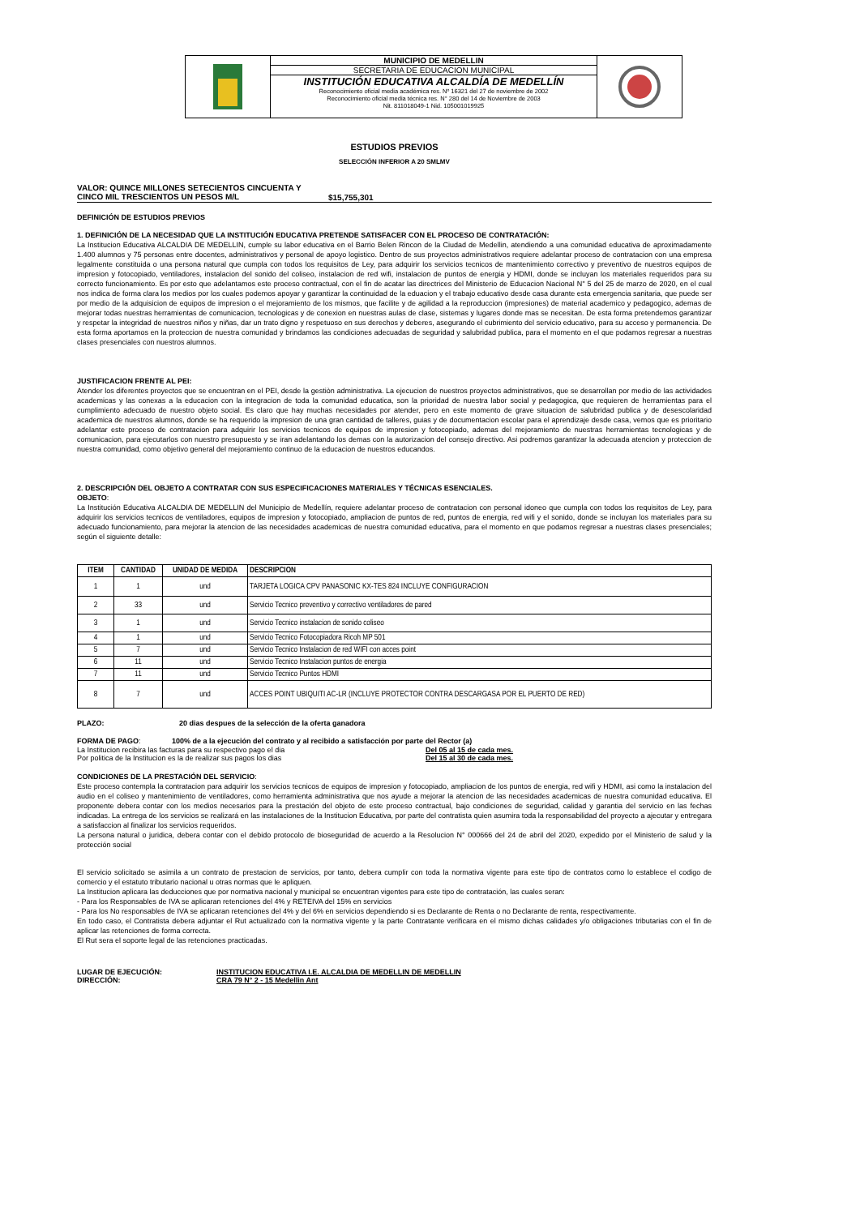MUNICIPIO DE MEDELLIN
SECRETARIA DE EDUCACION MUNICIPAL
INSTITUCIÓN EDUCATIVA ALCALDÍA DE MEDELLÍN
Reconocimiento oficial media académica res. Nº 16321 del 27 de noviembre de 2002
Reconocimiento oficial media técnica res. N° 280 del 14 de Noviembre de 2003
Nit. 811018049-1 Nid. 105001019925
ESTUDIOS PREVIOS
SELECCIÓN INFERIOR A 20 SMLMV
VALOR: QUINCE MILLONES SETECIENTOS CINCUENTA Y CINCO MIL TRESCIENTOS UN PESOS M/L
$15,755,301
DEFINICIÓN DE ESTUDIOS PREVIOS
1. DEFINICIÓN DE LA NECESIDAD QUE LA INSTITUCIÓN EDUCATIVA PRETENDE SATISFACER CON EL PROCESO DE CONTRATACIÓN:
La Institucion Educativa ALCALDIA DE MEDELLIN, cumple su labor educativa en el Barrio Belen Rincon de la Ciudad de Medellin, atendiendo a una comunidad educativa de aproximadamente 1.400 alumnos y 75 personas entre docentes, administrativos y personal de apoyo logistico. Dentro de sus proyectos administrativos requiere adelantar proceso de contratacion con una empresa legalmente constituida o una persona natural que cumpla con todos los requisitos de Ley, para adquirir los servicios tecnicos de mantenimiento correctivo y preventivo de nuestros equipos de impresion y fotocopiado, ventiladores, instalacion del sonido del coliseo, instalacion de red wifi, instalacion de puntos de energia y HDMI, donde se incluyan los materiales requeridos para su correcto funcionamiento. Es por esto que adelantamos este proceso contractual, con el fin de acatar las directrices del Ministerio de Educacion Nacional N° 5 del 25 de marzo de 2020, en el cual nos indica de forma clara los medios por los cuales podemos apoyar y garantizar la continuidad de la eduacion y el trabajo educativo desde casa durante esta emergencia sanitaria, que puede ser por medio de la adquisicion de equipos de impresion o el mejoramiento de los mismos, que facilite y de agilidad a la reproduccion (impresiones) de material academico y pedagogico, ademas de mejorar todas nuestras herramientas de comunicacion, tecnologicas y de conexion en nuestras aulas de clase, sistemas y lugares donde mas se necesitan. De esta forma pretendemos garantizar y respetar la integridad de nuestros niños y niñas, dar un trato digno y respetuoso en sus derechos y deberes, asegurando el cubrimiento del servicio educativo, para su acceso y permanencia. De esta forma aportamos en la proteccion de nuestra comunidad y brindamos las condiciones adecuadas de seguridad y salubridad publica, para el momento en el que podamos regresar a nuestras clases presenciales con nuestros alumnos.
JUSTIFICACION FRENTE AL PEI:
Atender los diferentes proyectos que se encuentran en el PEI, desde la gestiòn administrativa. La ejecucion de nuestros proyectos administrativos, que se desarrollan por medio de las actividades academicas y las conexas a la educacion con la integracion de toda la comunidad educatica, son la prioridad de nuestra labor social y pedagogica, que requieren de herramientas para el cumplimiento adecuado de nuestro objeto social. Es claro que hay muchas necesidades por atender, pero en este momento de grave situacion de salubridad publica y de desescolaridad academica de nuestros alumnos, donde se ha requerido la impresion de una gran cantidad de talleres, guias y de documentacion escolar para el aprendizaje desde casa, vemos que es prioritario adelantar este proceso de contratacion para adquirir los servicios tecnicos de equipos de impresion y fotocopiado, ademas del mejoramiento de nuestras herramientas tecnologicas y de comunicacion, para ejecutarlos con nuestro presupuesto y se iran adelantando los demas con la autorizacion del consejo directivo. Asi podremos garantizar la adecuada atencion y proteccion de nuestra comunidad, como objetivo general del mejoramiento continuo de la educacion de nuestros educandos.
2. DESCRIPCIÓN DEL OBJETO A CONTRATAR CON SUS ESPECIFICACIONES MATERIALES Y TÉCNICAS ESENCIALES.
OBJETO:
La Institución Educativa ALCALDIA DE MEDELLIN del Municipio de Medellín, requiere adelantar proceso de contratacion con personal idoneo que cumpla con todos los requisitos de Ley, para adquirir los servicios tecnicos de ventiladores, equipos de impresion y fotocopiado, ampliacion de puntos de red, puntos de energia, red wifi y el sonido, donde se incluyan los materiales para su adecuado funcionamiento, para mejorar la atencion de las necesidades academicas de nuestra comunidad educativa, para el momento en que podamos regresar a nuestras clases presenciales; según el siguiente detalle:
| ITEM | CANTIDAD | UNIDAD DE MEDIDA | DESCRIPCION |
| --- | --- | --- | --- |
| 1 | 1 | und | TARJETA LOGICA CPV PANASONIC KX-TES 824 INCLUYE CONFIGURACION |
| 2 | 33 | und | Servicio Tecnico preventivo y correctivo ventiladores de pared |
| 3 | 1 | und | Servicio Tecnico instalacion de sonido coliseo |
| 4 | 1 | und | Servicio Tecnico Fotocopiadora Ricoh MP 501 |
| 5 | 7 | und | Servicio Tecnico Instalacion de red WIFI con acces point |
| 6 | 11 | und | Servicio Tecnico Instalacion puntos de energia |
| 7 | 11 | und | Servicio Tecnico Puntos HDMI |
| 8 | 7 | und | ACCES POINT UBIQUITI AC-LR (INCLUYE PROTECTOR CONTRA DESCARGASA POR EL PUERTO DE RED) |
PLAZO: 20 dias despues de la selección de la oferta ganadora
FORMA DE PAGO: 100% de a la ejecución del contrato y al recibido a satisfacción por parte del Rector (a)
La Institucion recibira las facturas para su respectivo pago el dia Del 05 al 15 de cada mes.
Por politica de la Institucion es la de realizar sus pagos los dias Del 15 al 30 de cada mes.
CONDICIONES DE LA PRESTACIÓN DEL SERVICIO:
Este proceso contempla la contratacion para adquirir los servicios tecnicos de equipos de impresion y fotocopiado, ampliacion de los puntos de energia, red wifi y HDMI, asi como la instalacion del audio en el coliseo y mantenimiento de ventiladores, como herramienta administrativa que nos ayude a mejorar la atencion de las necesidades academicas de nuestra comunidad educativa. El proponente debera contar con los medios necesarios para la prestación del objeto de este proceso contractual, bajo condiciones de seguridad, calidad y garantia del servicio en las fechas indicadas. La entrega de los servicios se realizará en las instalaciones de la Institucion Educativa, por parte del contratista quien asumira toda la responsabilidad del proyecto a ajecutar y entregara a satisfaccion al finalizar los servicios requeridos.
La persona natural o juridica, debera contar con el debido protocolo de bioseguridad de acuerdo a la Resolucion N° 000666 del 24 de abril del 2020, expedido por el Ministerio de salud y la protección social
El servicio solicitado se asimila a un contrato de prestacion de servicios, por tanto, debera cumplir con toda la normativa vigente para este tipo de contratos como lo establece el codigo de comercio y el estatuto tributario nacional u otras normas que le apliquen.
La Institucion aplicara las deducciones que por normativa nacional y municipal se encuentran vigentes para este tipo de contratación, las cuales seran:
- Para los Responsables de IVA se aplicaran retenciones del 4% y RETEIVA del 15% en servicios
- Para los No responsables de IVA se aplicaran retenciones del 4% y del 6% en servicios dependiendo si es Declarante de Renta o no Declarante de renta, respectivamente.
En todo caso, el Contratista debera adjuntar el Rut actualizado con la normativa vigente y la parte Contratante verificara en el mismo dichas calidades y/o obligaciones tributarias con el fin de aplicar las retenciones de forma correcta.
El Rut sera el soporte legal de las retenciones practicadas.
LUGAR DE EJECUCIÓN: INSTITUCION EDUCATIVA I.E. ALCALDIA DE MEDELLIN DE MEDELLIN
DIRECCIÓN: CRA 79 N° 2 - 15 Medellin Ant